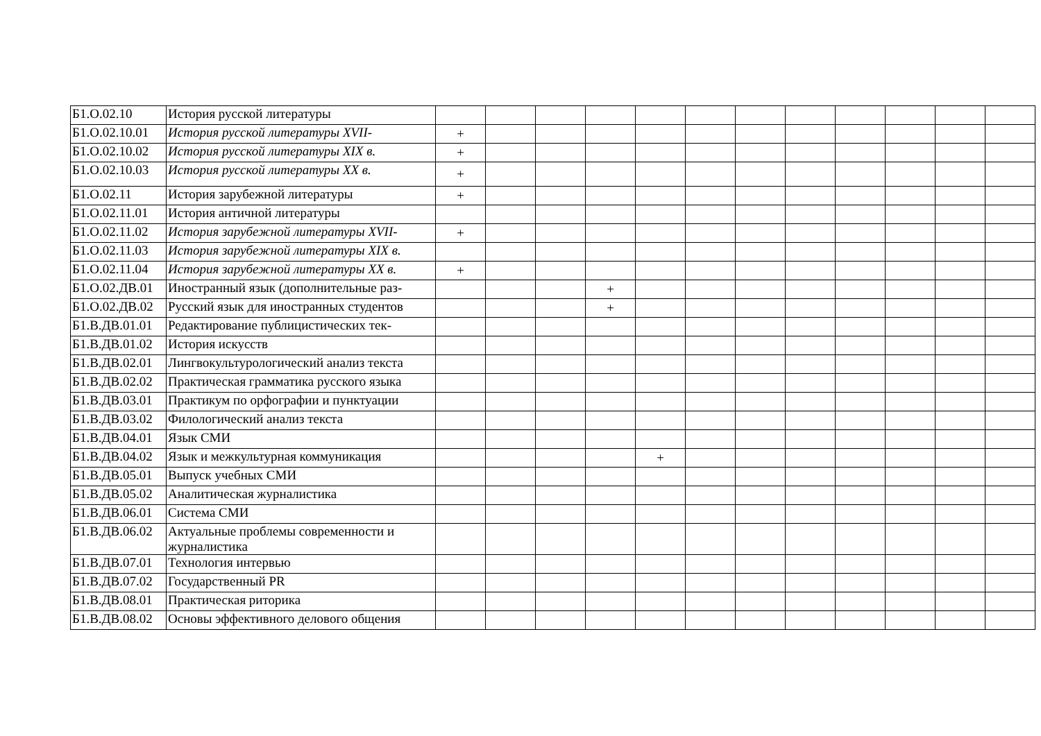| Б1.О.02.10 | История русской литературы | | | | | | | | | | | | |
| Б1.О.02.10.01 | История русской литературы XVII- | + | | | | | | | | | | | |
| Б1.О.02.10.02 | История русской литературы XIX в. | + | | | | | | | | | | | |
| Б1.О.02.10.03 | История русской литературы XX в. | + | | | | | | | | | | | |
| Б1.О.02.11 | История зарубежной литературы | + | | | | | | | | | | | |
| Б1.О.02.11.01 | История античной литературы | | | | | | | | | | | | |
| Б1.О.02.11.02 | История зарубежной литературы XVII- | + | | | | | | | | | | | |
| Б1.О.02.11.03 | История зарубежной литературы XIX в. | | | | | | | | | | | | |
| Б1.О.02.11.04 | История зарубежной литературы XX в. | + | | | | | | | | | | | |
| Б1.О.02.ДВ.01 | Иностранный язык (дополнительные раз- | | | | + | | | | | | | | |
| Б1.О.02.ДВ.02 | Русский язык для иностранных студентов | | | | + | | | | | | | | |
| Б1.В.ДВ.01.01 | Редактирование публицистических тек- | | | | | | | | | | | | |
| Б1.В.ДВ.01.02 | История искусств | | | | | | | | | | | | |
| Б1.В.ДВ.02.01 | Лингвокультурологический анализ текста | | | | | | | | | | | | |
| Б1.В.ДВ.02.02 | Практическая грамматика русского языка | | | | | | | | | | | | |
| Б1.В.ДВ.03.01 | Практикум по орфографии и пунктуации | | | | | | | | | | | | |
| Б1.В.ДВ.03.02 | Филологический анализ текста | | | | | | | | | | | | |
| Б1.В.ДВ.04.01 | Язык СМИ | | | | | | | | | | | | |
| Б1.В.ДВ.04.02 | Язык и межкультурная коммуникация | | | | | + | | | | | | | |
| Б1.В.ДВ.05.01 | Выпуск учебных СМИ | | | | | | | | | | | | |
| Б1.В.ДВ.05.02 | Аналитическая журналистика | | | | | | | | | | | | |
| Б1.В.ДВ.06.01 | Система СМИ | | | | | | | | | | | | |
| Б1.В.ДВ.06.02 | Актуальные проблемы современности и журналистика | | | | | | | | | | | | |
| Б1.В.ДВ.07.01 | Технология интервью | | | | | | | | | | | | |
| Б1.В.ДВ.07.02 | Государственный PR | | | | | | | | | | | | |
| Б1.В.ДВ.08.01 | Практическая риторика | | | | | | | | | | | | |
| Б1.В.ДВ.08.02 | Основы эффективного делового общения | | | | | | | | | | | | |